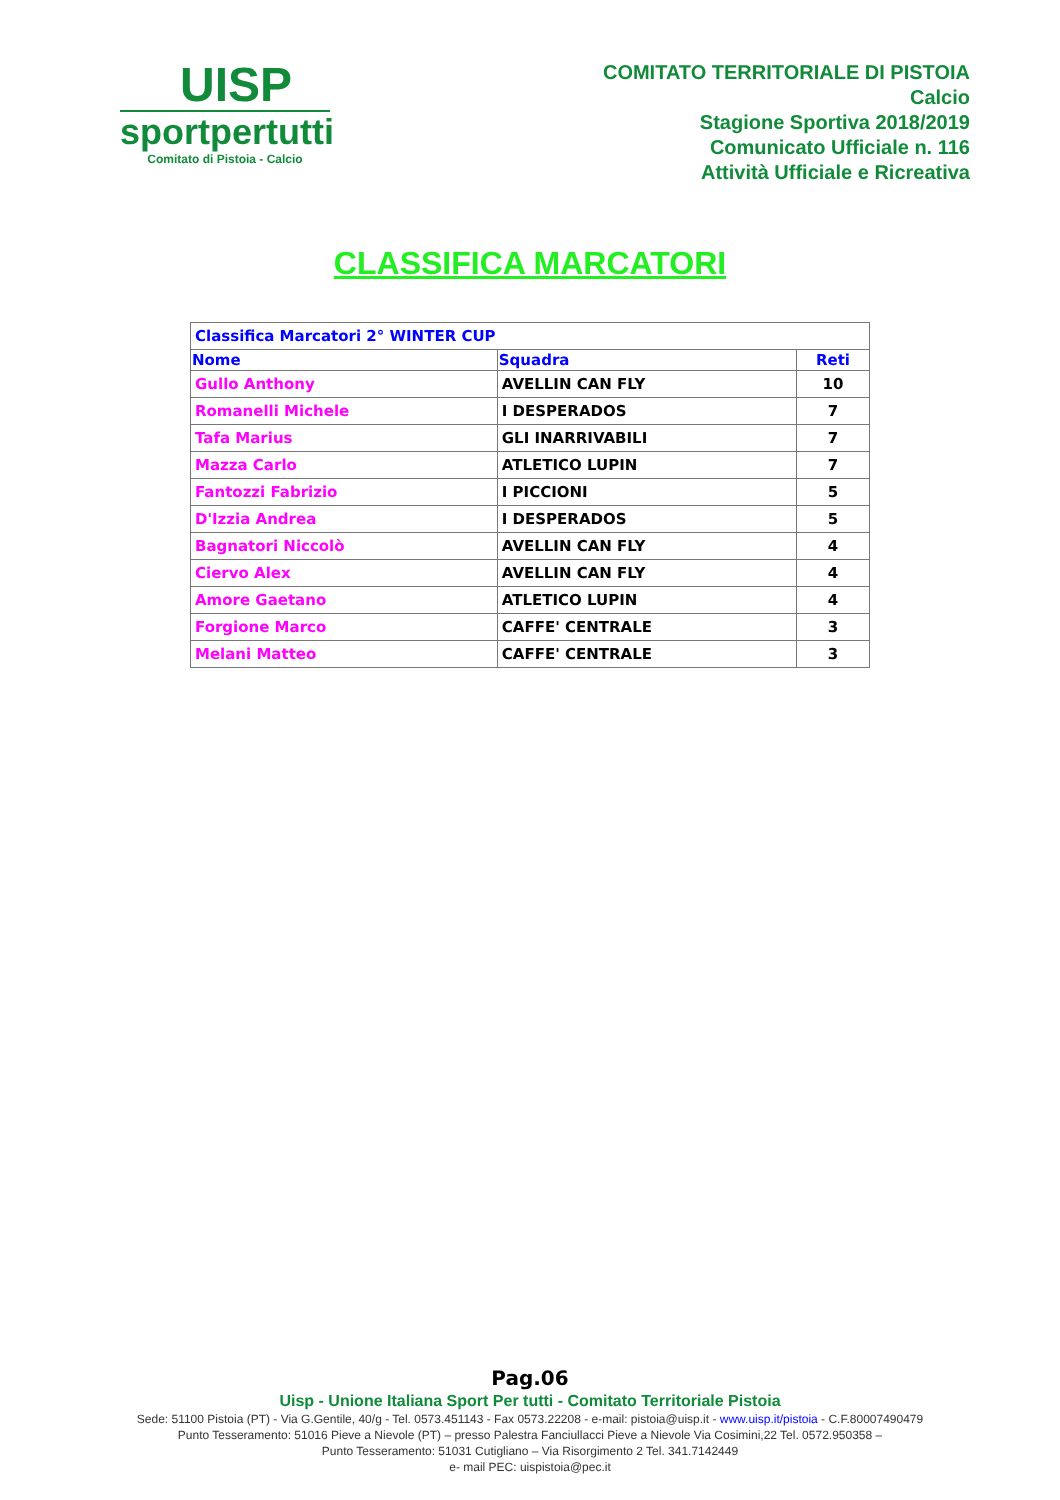UISP
sportpertutti
Comitato di Pistoia - Calcio
COMITATO TERRITORIALE DI PISTOIA
Calcio
Stagione Sportiva 2018/2019
Comunicato Ufficiale n. 116
Attività Ufficiale e Ricreativa
CLASSIFICA MARCATORI
| Classifica Marcatori 2° WINTER CUP | | |
| Nome | Squadra | Reti |
| Gullo Anthony | AVELLIN CAN FLY | 10 |
| Romanelli Michele | I DESPERADOS | 7 |
| Tafa Marius | GLI INARRIVABILI | 7 |
| Mazza Carlo | ATLETICO LUPIN | 7 |
| Fantozzi Fabrizio | I PICCIONI | 5 |
| D'Izzia Andrea | I DESPERADOS | 5 |
| Bagnatori Niccolò | AVELLIN CAN FLY | 4 |
| Ciervo Alex | AVELLIN CAN FLY | 4 |
| Amore Gaetano | ATLETICO LUPIN | 4 |
| Forgione Marco | CAFFE' CENTRALE | 3 |
| Melani Matteo | CAFFE' CENTRALE | 3 |
Pag.06
Uisp - Unione Italiana Sport Per tutti - Comitato Territoriale Pistoia
Sede: 51100 Pistoia (PT) - Via G.Gentile, 40/g - Tel. 0573.451143 - Fax 0573.22208 - e-mail: pistoia@uisp.it - www.uisp.it/pistoia - C.F.80007490479
Punto Tesseramento: 51016 Pieve a Nievole (PT) – presso Palestra Fanciullacci Pieve a Nievole Via Cosimini,22 Tel. 0572.950358 –
Punto Tesseramento: 51031 Cutigliano – Via Risorgimento 2 Tel. 341.7142449
e- mail PEC: uispistoia@pec.it